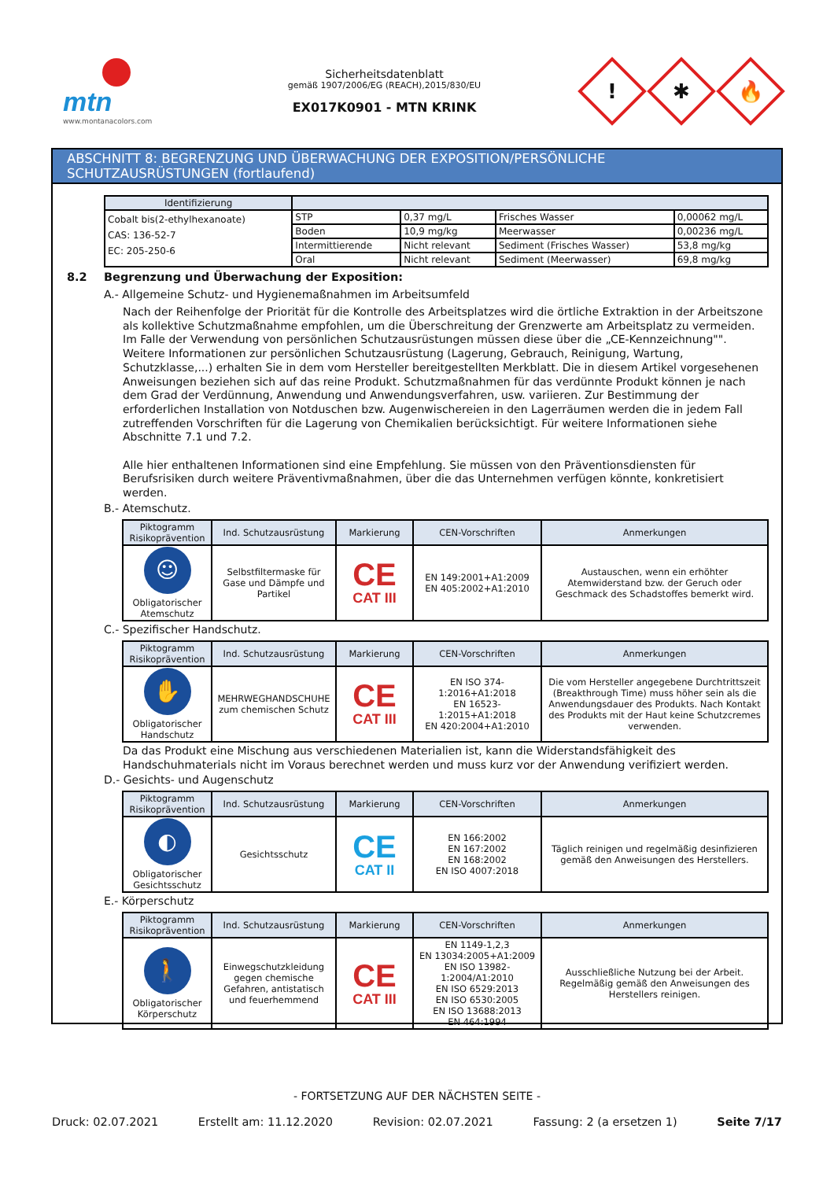mtn
www.montanacolors.com
Sicherheitsdatenblatt
gemäß 1907/2006/EG (REACH),2015/830/EU
EX017K0901 - MTN KRINK
!
✱
🔥
ABSCHNITT 8: BEGRENZUNG UND ÜBERWACHUNG DER EXPOSITION/PERSÖNLICHE SCHUTZAUSRÜSTUNGEN (fortlaufend)
| Identifizierung | | | | |
| --- | --- | --- | --- | --- |
| Cobalt bis(2-ethylhexanoate) CAS: 136-52-7 EC: 205-250-6 | STP | 0,37 mg/L | Frisches Wasser | 0,00062 mg/L |
| | Boden | 10,9 mg/kg | Meerwasser | 0,00236 mg/L |
| | Intermittierende | Nicht relevant | Sediment (Frisches Wasser) | 53,8 mg/kg |
| | Oral | Nicht relevant | Sediment (Meerwasser) | 69,8 mg/kg |
8.2 Begrenzung und Überwachung der Exposition:
A.- Allgemeine Schutz- und Hygienemaßnahmen im Arbeitsumfeld
Nach der Reihenfolge der Priorität für die Kontrolle des Arbeitsplatzes wird die örtliche Extraktion in der Arbeitszone als kollektive Schutzmaßnahme empfohlen, um die Überschreitung der Grenzwerte am Arbeitsplatz zu vermeiden. Im Falle der Verwendung von persönlichen Schutzausrüstungen müssen diese über die „CE-Kennzeichnung"". Weitere Informationen zur persönlichen Schutzausrüstung (Lagerung, Gebrauch, Reinigung, Wartung, Schutzklasse,...) erhalten Sie in dem vom Hersteller bereitgestellten Merkblatt. Die in diesem Artikel vorgesehenen Anweisungen beziehen sich auf das reine Produkt. Schutzmaßnahmen für das verdünnte Produkt können je nach dem Grad der Verdünnung, Anwendung und Anwendungsverfahren, usw. variieren. Zur Bestimmung der erforderlichen Installation von Notduschen bzw. Augenwischereien in den Lagerräumen werden die in jedem Fall zutreffenden Vorschriften für die Lagerung von Chemikalien berücksichtigt. Für weitere Informationen siehe Abschnitte 7.1 und 7.2.
Alle hier enthaltenen Informationen sind eine Empfehlung. Sie müssen von den Präventionsdiensten für Berufsrisiken durch weitere Präventivmaßnahmen, über die das Unternehmen verfügen könnte, konkretisiert werden.
B.- Atemschutz.
| Piktogramm Risikoprävention | Ind. Schutzausrüstung | Markierung | CEN-Vorschriften | Anmerkungen |
| --- | --- | --- | --- | --- |
| ☺ Obligatorischer Atemschutz | Selbstfiltermaske für Gase und Dämpfe und Partikel | CE CAT III | EN 149:2001+A1:2009 EN 405:2002+A1:2010 | Austauschen, wenn ein erhöhter Atemwiderstand bzw. der Geruch oder Geschmack des Schadstoffes bemerkt wird. |
C.- Spezifischer Handschutz.
| Piktogramm Risikoprävention | Ind. Schutzausrüstung | Markierung | CEN-Vorschriften | Anmerkungen |
| --- | --- | --- | --- | --- |
| ✋ Obligatorischer Handschutz | MEHRWEGHANDSCHUHE zum chemischen Schutz | CE CAT III | EN ISO 374-1:2016+A1:2018 EN 16523-1:2015+A1:2018 EN 420:2004+A1:2010 | Die vom Hersteller angegebene Durchtrittszeit (Breakthrough Time) muss höher sein als die Anwendungsdauer des Produkts. Nach Kontakt des Produkts mit der Haut keine Schutzcremes verwenden. |
Da das Produkt eine Mischung aus verschiedenen Materialien ist, kann die Widerstandsfähigkeit des Handschuhmaterials nicht im Voraus berechnet werden und muss kurz vor der Anwendung verifiziert werden.
D.- Gesichts- und Augenschutz
| Piktogramm Risikoprävention | Ind. Schutzausrüstung | Markierung | CEN-Vorschriften | Anmerkungen |
| --- | --- | --- | --- | --- |
| ◐ Obligatorischer Gesichtsschutz | Gesichtsschutz | CE CAT II | EN 166:2002 EN 167:2002 EN 168:2002 EN ISO 4007:2018 | Täglich reinigen und regelmäßig desinfizieren gemäß den Anweisungen des Herstellers. |
E.- Körperschutz
| Piktogramm Risikoprävention | Ind. Schutzausrüstung | Markierung | CEN-Vorschriften | Anmerkungen |
| --- | --- | --- | --- | --- |
| 🚶 Obligatorischer Körperschutz | Einwegschutzkleidung gegen chemische Gefahren, antistatisch und feuerhemmend | CE CAT III | EN 1149-1,2,3 EN 13034:2005+A1:2009 EN ISO 13982-1:2004/A1:2010 EN ISO 6529:2013 EN ISO 6530:2005 EN ISO 13688:2013 EN 464:1994 | Ausschließliche Nutzung bei der Arbeit. Regelmäßig gemäß den Anweisungen des Herstellers reinigen. |
- FORTSETZUNG AUF DER NÄCHSTEN SEITE -
Druck: 02.07.2021 Erstellt am: 11.12.2020 Revision: 02.07.2021 Fassung: 2 (a ersetzen 1) Seite 7/17